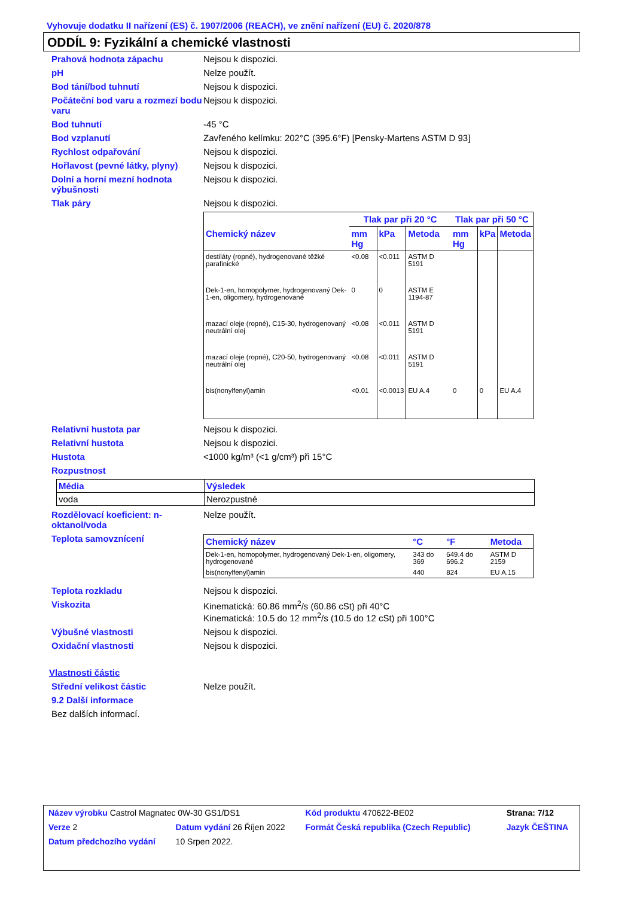Vyhovuje dodatku II nařízení (ES) č. 1907/2006 (REACH), ve znění nařízení (EU) č. 2020/878
ODDÍL 9: Fyzikální a chemické vlastnosti
Prahová hodnota zápachu Nejsou k dispozici.
pH Nelze použít.
Bod tání/bod tuhnutí Nejsou k dispozici.
Počáteční bod varu a rozmezí bodu varu
Nejsou k dispozici.
Bod tuhnutí -45 °C
Bod vzplanutí Zavřeného kelímku: 202°C (395.6°F) [Pensky-Martens ASTM D 93]
Rychlost odpařování Nejsou k dispozici.
Hořlavost (pevné látky, plyny)
Nejsou k dispozici.
Dolní a horní mezní hodnota výbušnosti
Nejsou k dispozici.
Tlak páry Nejsou k dispozici.
| | Tlak par při 20 °C | | | Tlak par při 50 °C | | |
| --- | --- | --- | --- | --- | --- | --- |
| Chemický název | mm Hg | kPa | Metoda | mm Hg | kPa | Metoda |
| destiláty (ropné), hydrogenované těžké parafinické | <0.08 | <0.011 | ASTM D 5191 | | | |
| Dek-1-en, homopolymer, hydrogenovaný Dek-1-en, oligomery, hydrogenované | 0 | 0 | ASTM E 1194-87 | | | |
| mazací oleje (ropné), C15-30, hydrogenovaný neutrální olej | <0.08 | <0.011 | ASTM D 5191 | | | |
| mazací oleje (ropné), C20-50, hydrogenovaný neutrální olej | <0.08 | <0.011 | ASTM D 5191 | | | |
| bis(nonylfenyl)amin | <0.01 | <0.0013 | EU A.4 | 0 | 0 | EU A.4 |
Relativní hustota par Nejsou k dispozici.
Relativní hustota Nejsou k dispozici.
Hustota <1000 kg/m³ (<1 g/cm³) při 15°C
Rozpustnost
| Média | Výsledek |
| --- | --- |
| voda | Nerozpustné |
Rozdělovací koeficient: n-oktanol/voda
Nelze použít.
Teplota samovznícení
| Chemický název | °C | °F | Metoda |
| --- | --- | --- | --- |
| Dek-1-en, homopolymer, hydrogenovaný Dek-1-en, oligomery, hydrogenované | 343 do 369 | 649.4 do 696.2 | ASTM D 2159 |
| bis(nonylfenyl)amin | 440 | 824 | EU A.15 |
Teplota rozkladu Nejsou k dispozici.
Viskozita Kinematická: 60.86 mm<sup>2</sup>/s (60.86 cSt) při 40°C
Kinematická: 10.5 do 12 mm<sup>2</sup>/s (10.5 do 12 cSt) při 100°C
Výbušné vlastnosti Nejsou k dispozici.
Oxidační vlastnosti Nejsou k dispozici.
Vlastnosti částic
Střední velikost částic Nelze použít.
9.2 Další informace
Bez dalších informací.
| Název výrobku Castrol Magnatec 0W-30 GS1/DS1 | | | Kód produktu 470622-BE02 | | Strana: 7/12 |
| Verze 2 | Datum vydání 26 Říjen 2022 | | Formát Česká republika (Czech Republic) | | Jazyk ČEŠTINA |
| Datum předchozího vydání | | 10 Srpen 2022. | | | |